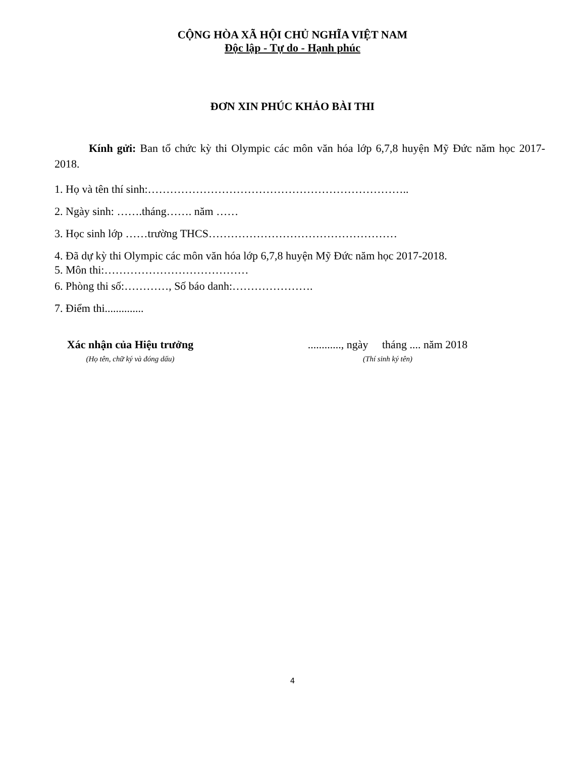CỘNG HÒA XÃ HỘI CHỦ NGHĨA VIỆT NAM
Độc lập - Tự do - Hạnh phúc
ĐƠN XIN PHÚC KHẢO BÀI THI
Kính gửi: Ban tổ chức kỳ thi Olympic các môn văn hóa lớp 6,7,8 huyện Mỹ Đức năm học 2017-2018.
1. Họ và tên thí sinh:……………………………………………………………..
2. Ngày sinh: …….tháng……. năm ……
3. Học sinh lớp ……trường THCS……………………………………………
4. Đã dự kỳ thi Olympic các môn văn hóa lớp 6,7,8 huyện Mỹ Đức năm học 2017-2018.
5. Môn thi:…………………………………
6. Phòng thi số:…………, Số báo danh:………………….
7. Điểm thi..............
Xác nhận của Hiệu trưởng
(Họ tên, chữ ký và đóng dấu)
............, ngày tháng .... năm 2018
(Thí sinh ký tên)
4